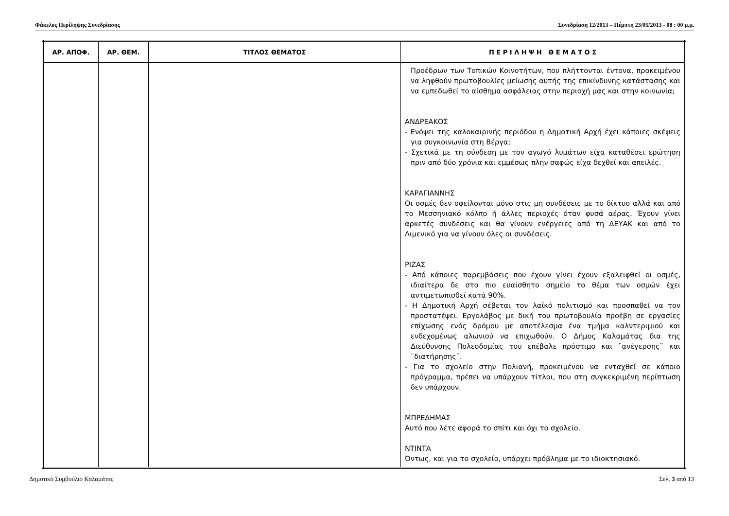Φάκελος Περίληψης Συνεδρίασης Συνεδρίαση 12/2013 – Πέμπτη 23/05/2013 - 08 : 00 μ.μ.
| ΑΡ. ΑΠΟΦ. | ΑΡ. ΘΕΜ. | ΤΙΤΛΟΣ ΘΕΜΑΤΟΣ | Π Ε Ρ Ι Λ Η Ψ Η Θ Ε Μ Α Τ Ο Σ |
| --- | --- | --- | --- |
| | | | Προέδρων των Τοπικών Κοινοτήτων, που πλήττονται έντονα, προκειμένου να ληφθούν πρωτοβουλίες μείωσης αυτής της επικίνδυνης κατάστασης και να εμπεδωθεί το αίσθημα ασφάλειας στην περιοχή μας και στην κοινωνία; ΑΝΔΡΕΑΚΟΣ - Ενόψει της καλοκαιρινής περιόδου η Δημοτική Αρχή έχει κάποιες σκέψεις για συγκοινωνία στη Βέργα; - Σχετικά με τη σύνδεση με τον αγωγό λυμάτων είχα καταθέσει ερώτηση πριν από δύο χρόνια και εμμέσως πλην σαφώς είχα δεχθεί και απειλές. ΚΑΡΑΓΙΑΝΝΗΣ Οι οσμές δεν οφείλονται μόνο στις μη συνδέσεις με το δίκτυο αλλά και από το Μεσσηνιακό κόλπο ή άλλες περιοχές όταν φυσά αέρας. Έχουν γίνει αρκετές συνδέσεις και θα γίνουν ενέργειες από τη ΔΕΥΑΚ και από το Λιμενικό για να γίνουν όλες οι συνδέσεις. ΡΙΖΑΣ - Από κάποιες παρεμβάσεις που έχουν γίνει έχουν εξαλειφθεί οι οσμές, ιδιαίτερα δε στο πιο ευαίσθητο σημείο το θέμα των οσμών έχει αντιμετωπισθεί κατά 90%. - Η Δημοτική Αρχή σέβεται τον λαϊκό πολιτισμό και προσπαθεί να τον προστατέψει. Εργολάβος με δική του πρωτοβουλία προέβη σε εργασίες επίχωσης ενός δρόμου με αποτέλεσμα ένα τμήμα καλντεριμιού και ενδεχομένως αλωνιού να επιχωθούν. Ο Δήμος Καλαμάτας δια της Διεύθυνσης Πολεοδομίας του επέβαλε πρόστιμο και ¨ανέγερσης¨ και ¨διατήρησης¨. - Για το σχολείο στην Πολιανή, προκειμένου να ενταχθεί σε κάποιο πρόγραμμα, πρέπει να υπάρχουν τίτλοι, που στη συγκεκριμένη περίπτωση δεν υπάρχουν. ΜΠΡΕΔΗΜΑΣ Αυτό που λέτε αφορά το σπίτι και όχι το σχολείο. ΝΤΙΝΤΑ Όντως, και για το σχολείο, υπάρχει πρόβλημα με το ιδιοκτησιακό. |
Δημοτικό Συμβούλιο Καλαμάτας Σελ. 3 από 13